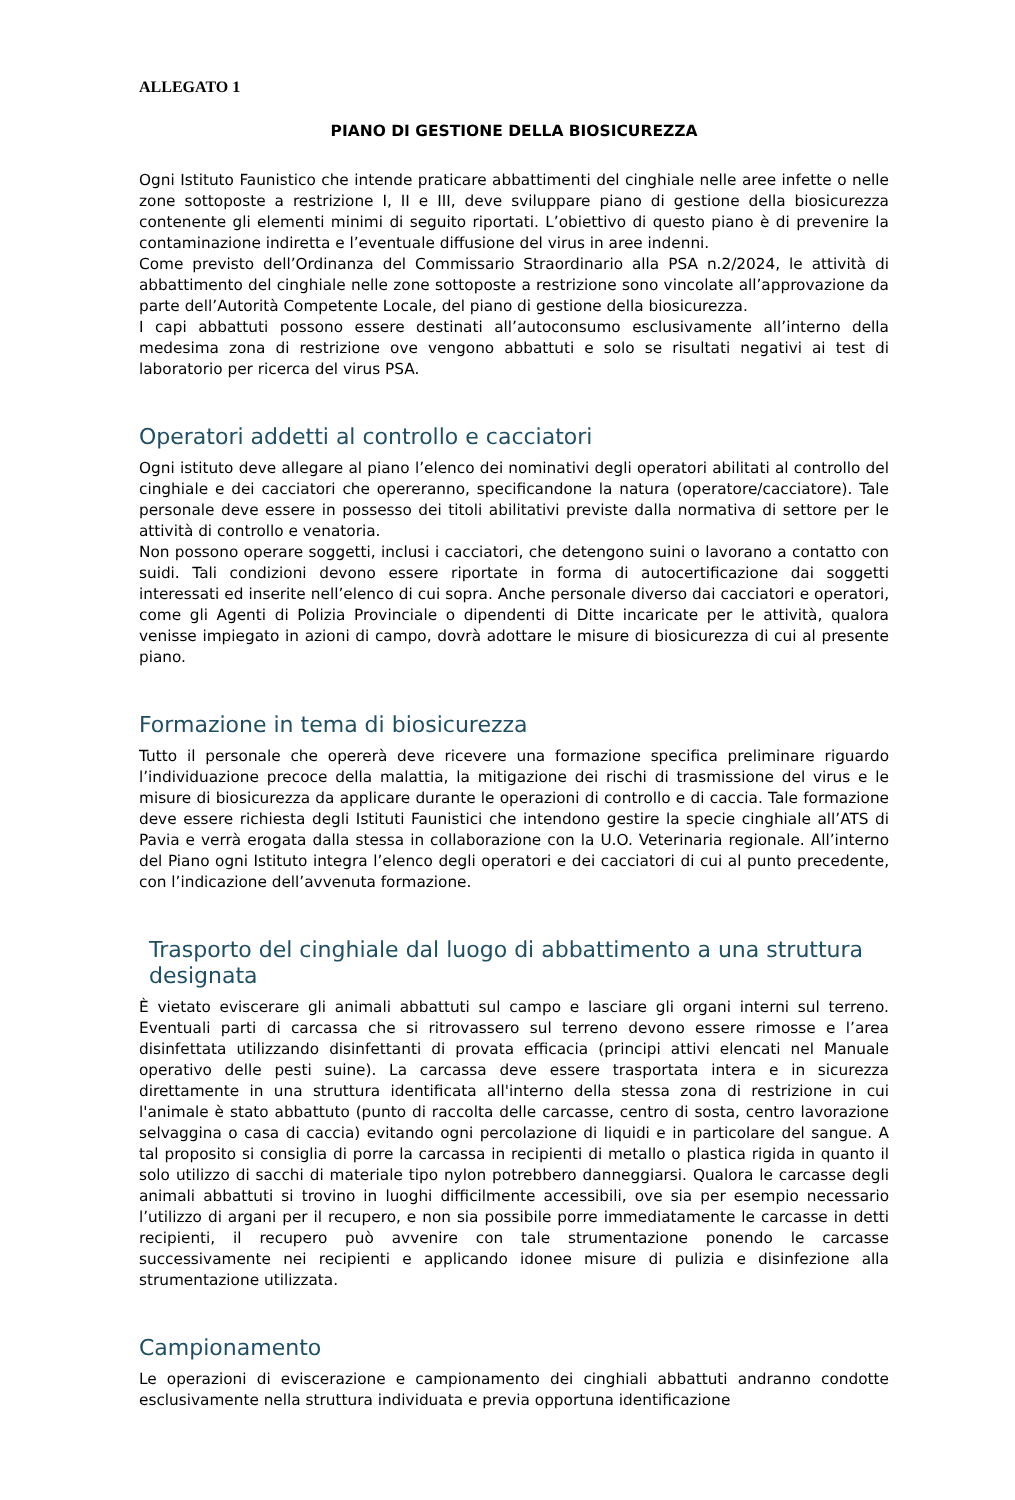ALLEGATO 1
PIANO DI GESTIONE DELLA BIOSICUREZZA
Ogni Istituto Faunistico che intende praticare abbattimenti del cinghiale nelle aree infette o nelle zone sottoposte a restrizione I, II e III, deve sviluppare piano di gestione della biosicurezza contenente gli elementi minimi di seguito riportati. L’obiettivo di questo piano è di prevenire la contaminazione indiretta e l’eventuale diffusione del virus in aree indenni.
Come previsto dell’Ordinanza del Commissario Straordinario alla PSA n.2/2024, le attività di abbattimento del cinghiale nelle zone sottoposte a restrizione sono vincolate all’approvazione da parte dell’Autorità Competente Locale, del piano di gestione della biosicurezza.
I capi abbattuti possono essere destinati all’autoconsumo esclusivamente all’interno della medesima zona di restrizione ove vengono abbattuti e solo se risultati negativi ai test di laboratorio per ricerca del virus PSA.
Operatori addetti al controllo e cacciatori
Ogni istituto deve allegare al piano l’elenco dei nominativi degli operatori abilitati al controllo del cinghiale e dei cacciatori che opereranno, specificandone la natura (operatore/cacciatore). Tale personale deve essere in possesso dei titoli abilitativi previste dalla normativa di settore per le attività di controllo e venatoria.
Non possono operare soggetti, inclusi i cacciatori, che detengono suini o lavorano a contatto con suidi. Tali condizioni devono essere riportate in forma di autocertificazione dai soggetti interessati ed inserite nell’elenco di cui sopra. Anche personale diverso dai cacciatori e operatori, come gli Agenti di Polizia Provinciale o dipendenti di Ditte incaricate per le attività, qualora venisse impiegato in azioni di campo, dovrà adottare le misure di biosicurezza di cui al presente piano.
Formazione in tema di biosicurezza
Tutto il personale che opererà deve ricevere una formazione specifica preliminare riguardo l’individuazione precoce della malattia, la mitigazione dei rischi di trasmissione del virus e le misure di biosicurezza da applicare durante le operazioni di controllo e di caccia. Tale formazione deve essere richiesta degli Istituti Faunistici che intendono gestire la specie cinghiale all’ATS di Pavia e verrà erogata dalla stessa in collaborazione con la U.O. Veterinaria regionale. All’interno del Piano ogni Istituto integra l’elenco degli operatori e dei cacciatori di cui al punto precedente, con l’indicazione dell’avvenuta formazione.
Trasporto del cinghiale dal luogo di abbattimento a una struttura designata
È vietato eviscerare gli animali abbattuti sul campo e lasciare gli organi interni sul terreno. Eventuali parti di carcassa che si ritrovassero sul terreno devono essere rimosse e l’area disinfettata utilizzando disinfettanti di provata efficacia (principi attivi elencati nel Manuale operativo delle pesti suine). La carcassa deve essere trasportata intera e in sicurezza direttamente in una struttura identificata all'interno della stessa zona di restrizione in cui l'animale è stato abbattuto (punto di raccolta delle carcasse, centro di sosta, centro lavorazione selvaggina o casa di caccia) evitando ogni percolazione di liquidi e in particolare del sangue. A tal proposito si consiglia di porre la carcassa in recipienti di metallo o plastica rigida in quanto il solo utilizzo di sacchi di materiale tipo nylon potrebbero danneggiarsi. Qualora le carcasse degli animali abbattuti si trovino in luoghi difficilmente accessibili, ove sia per esempio necessario l’utilizzo di argani per il recupero, e non sia possibile porre immediatamente le carcasse in detti recipienti, il recupero può avvenire con tale strumentazione ponendo le carcasse successivamente nei recipienti e applicando idonee misure di pulizia e disinfezione alla strumentazione utilizzata.
Campionamento
Le operazioni di eviscerazione e campionamento dei cinghiali abbattuti andranno condotte esclusivamente nella struttura individuata e previa opportuna identificazione